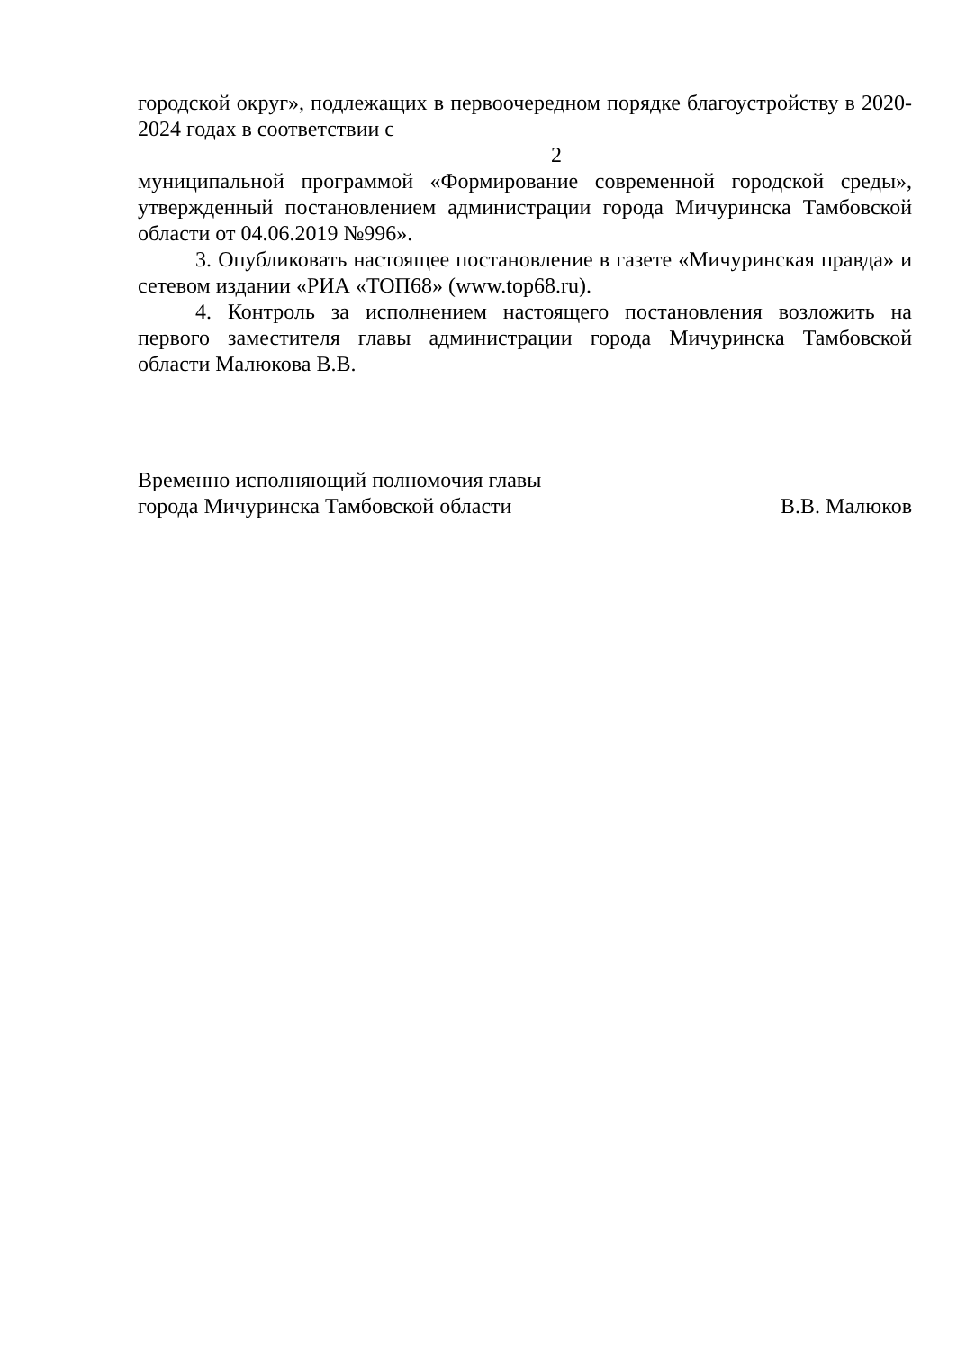городской округ», подлежащих в первоочередном порядке благоустройству в 2020-2024 годах в соответствии с
2
муниципальной программой «Формирование современной городской среды», утвержденный постановлением администрации города Мичуринска Тамбовской области от 04.06.2019 №996».
3. Опубликовать настоящее постановление в газете «Мичуринская правда» и сетевом издании «РИА «ТОП68» (www.top68.ru).
4. Контроль за исполнением настоящего постановления возложить на первого заместителя главы администрации города Мичуринска Тамбовской области Малюкова В.В.
Временно исполняющий полномочия главы
города Мичуринска Тамбовской области
В.В. Малюков